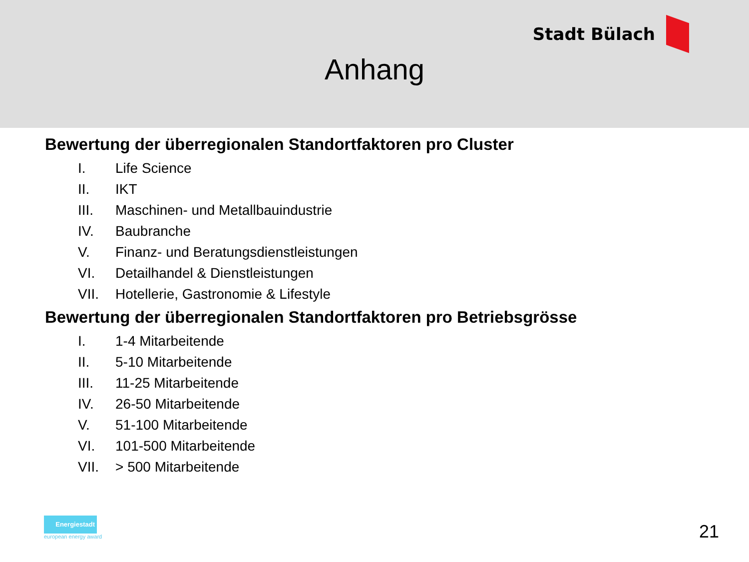Stadt Bülach
Anhang
Bewertung der überregionalen Standortfaktoren pro Cluster
I. Life Science
II. IKT
III. Maschinen- und Metallbauindustrie
IV. Baubranche
V. Finanz- und Beratungsdienstleistungen
VI. Detailhandel & Dienstleistungen
VII. Hotellerie, Gastronomie & Lifestyle
Bewertung der überregionalen Standortfaktoren pro Betriebsgrösse
I. 1-4 Mitarbeitende
II. 5-10 Mitarbeitende
III. 11-25 Mitarbeitende
IV. 26-50 Mitarbeitende
V. 51-100 Mitarbeitende
VI. 101-500 Mitarbeitende
VII. > 500 Mitarbeitende
Energiestadt
european energy award
21